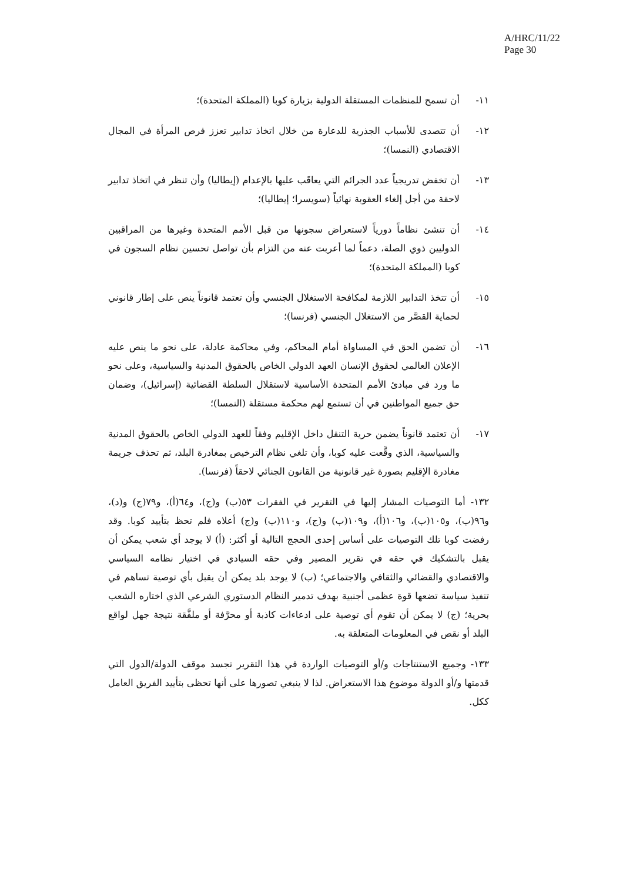A/HRC/11/22
Page 30
١١- أن تسمح للمنظمات المستقلة الدولية بزيارة كوبا (المملكة المتحدة)؛
١٢- أن تتصدى للأسباب الجذرية للدعارة من خلال اتخاذ تدابير تعزز فرص المرأة في المجال الاقتصادي (النمسا)؛
١٣- أن تخفض تدريجياً عدد الجرائم التي يعاقَب عليها بالإعدام (إيطاليا) وأن تنظر في اتخاذ تدابير لاحقة من أجل إلغاء العقوبة نهائياً (سويسرا؛ إيطاليا)؛
١٤- أن تنشئ نظاماً دورياً لاستعراض سجونها من قبل الأمم المتحدة وغيرها من المراقبين الدوليين ذوي الصلة، دعماً لما أعربت عنه من التزام بأن تواصل تحسين نظام السجون في كوبا (المملكة المتحدة)؛
١٥- أن تتخذ التدابير اللازمة لمكافحة الاستغلال الجنسي وأن تعتمد قانوناً ينص على إطار قانوني لحماية القصَّر من الاستغلال الجنسي (فرنسا)؛
١٦- أن تضمن الحق في المساواة أمام المحاكم، وفي محاكمة عادلة، على نحو ما ينص عليه الإعلان العالمي لحقوق الإنسان العهد الدولي الخاص بالحقوق المدنية والسياسية، وعلى نحو ما ورد في مبادئ الأمم المتحدة الأساسية لاستقلال السلطة القضائية (إسرائيل)، وضمان حق جميع المواطنين في أن تستمع لهم محكمة مستقلة (النمسا)؛
١٧- أن تعتمد قانوناً يضمن حرية التنقل داخل الإقليم وفقاً للعهد الدولي الخاص بالحقوق المدنية والسياسية، الذي وقَّعت عليه كوبا، وأن تلغي نظام الترخيص بمغادرة البلد، ثم تحذف جريمة مغادرة الإقليم بصورة غير قانونية من القانون الجنائي لاحقاً (فرنسا).
١٣٢- أما التوصيات المشار إليها في التقرير في الفقرات ٥٣(ب) و(ج)، و٦٤(أ)، و٧٩(ج) و(د)، و٩٦(ب)، و١٠٥(ب)، و١٠٦(أ)، و١٠٩(ب) و(ج)، و١١٠(ب) و(ج) أعلاه فلم تحظ بتأييد كوبا. وقد رفضت كوبا تلك التوصيات على أساس إحدى الحجج التالية أو أكثر: (أ) لا يوجد أي شعب يمكن أن يقبل بالتشكيك في حقه في تقرير المصير وفي حقه السيادي في اختيار نظامه السياسي والاقتصادي والقضائي والثقافي والاجتماعي؛ (ب) لا يوجد بلد يمكن أن يقبل بأي توصية تساهم في تنفيذ سياسة تضعها قوة عظمى أجنبية بهدف تدمير النظام الدستوري الشرعي الذي اختاره الشعب بحرية؛ (ج) لا يمكن أن تقوم أي توصية على ادعاءات كاذبة أو محرَّفة أو ملفَّقة نتيجة جهل لواقع البلد أو نقص في المعلومات المتعلقة به.
١٣٣- وجميع الاستنتاجات و/أو التوصيات الواردة في هذا التقرير تجسد موقف الدولة/الدول التي قدمتها و/أو الدولة موضوع هذا الاستعراض. لذا لا ينبغي تصورها على أنها تحظى بتأييد الفريق العامل ككل.